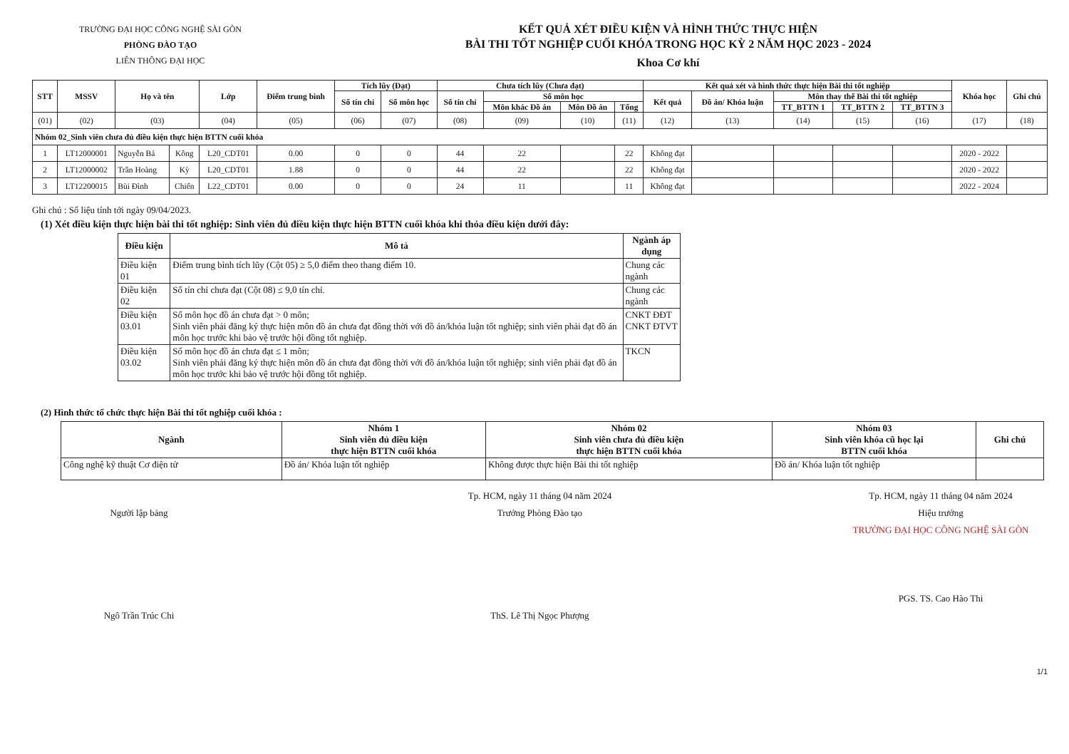TRƯỜNG ĐẠI HỌC CÔNG NGHỆ SÀI GÒN
PHÒNG ĐÀO TẠO
LIÊN THÔNG ĐẠI HỌC
KẾT QUẢ XÉT ĐIỀU KIỆN VÀ HÌNH THỨC THỰC HIỆN
BÀI THI TỐT NGHIỆP CUỐI KHÓA TRONG HỌC KỲ 2 NĂM HỌC 2023 - 2024
Khoa Cơ khí
| STT | MSSV | Họ và tên | | Lớp | Điểm trung bình | Tích lũy (Đạt) | | Chưa tích lũy (Chưa đạt) | | | | Kết quả xét và hình thức thực hiện Bài thi tốt nghiệp | | | | | Khóa học | Ghi chú |
| --- | --- | --- | --- | --- | --- | --- | --- | --- | --- | --- | --- | --- | --- | --- | --- | --- | --- | --- |
| | | | | | | Số tín chỉ | Số môn học | Số tín chỉ | Số môn học | | | Kết quả | Đồ án/ Khóa luận | Môn thay thế Bài thi tốt nghiệp | | | | |
| | | | | | | | | | Môn khác Đồ án | Môn Đồ án | Tổng | | | TT_BTTN 1 | TT_BTTN 2 | TT_BTTN 3 | | |
| (01) | (02) | (03) | | (04) | (05) | (06) | (07) | (08) | (09) | (10) | (11) | (12) | (13) | (14) | (15) | (16) | (17) | (18) |
| Nhóm 02_Sinh viên chưa đủ điều kiện thực hiện BTTN cuối khóa | | | | | | | | | | | | | | | | | | |
| 1 | LT12000001 | Nguyễn Bá | Kông | L20_CDT01 | 0.00 | 0 | 0 | 44 | 22 | | 22 | Không đạt | | | | | 2020 - 2022 | |
| 2 | LT12000002 | Trần Hoàng | Kỳ | L20_CDT01 | 1.88 | 0 | 0 | 44 | 22 | | 22 | Không đạt | | | | | 2020 - 2022 | |
| 3 | LT12200015 | Bùi Đình | Chiến | L22_CDT01 | 0.00 | 0 | 0 | 24 | 11 | | 11 | Không đạt | | | | | 2022 - 2024 | |
Ghi chú : Số liệu tính tới ngày 09/04/2023.
(1) Xét điều kiện thực hiện bài thi tốt nghiệp: Sinh viên đủ điều kiện thực hiện BTTN cuối khóa khi thỏa điều kiện dưới đây:
| Điều kiện | Mô tả | Ngành áp dụng |
| --- | --- | --- |
| Điều kiện 01 | Điểm trung bình tích lũy (Cột 05) ≥ 5,0 điểm theo thang điểm 10. | Chung các ngành |
| Điều kiện 02 | Số tín chỉ chưa đạt (Cột 08) ≤ 9,0 tín chỉ. | Chung các ngành |
| Điều kiện 03.01 | Số môn học đồ án chưa đạt > 0 môn; Sinh viên phải đăng ký thực hiện môn đồ án chưa đạt đồng thời với đồ án/khóa luận tốt nghiệp; sinh viên phải đạt đồ án môn học trước khi bảo vệ trước hội đồng tốt nghiệp. | CNKT ĐĐT CNKT ĐTVT |
| Điều kiện 03.02 | Số môn học đồ án chưa đạt ≤ 1 môn; Sinh viên phải đăng ký thực hiện môn đồ án chưa đạt đồng thời với đồ án/khóa luận tốt nghiệp; sinh viên phải đạt đồ án môn học trước khi bảo vệ trước hội đồng tốt nghiệp. | TKCN |
(2) Hình thức tổ chức thực hiện Bài thi tốt nghiệp cuối khóa :
| Ngành | Nhóm 1 Sinh viên đủ điều kiện thực hiện BTTN cuối khóa | Nhóm 02 Sinh viên chưa đủ điều kiện thực hiện BTTN cuối khóa | Nhóm 03 Sinh viên khóa cũ học lại BTTN cuối khóa | Ghi chú |
| --- | --- | --- | --- | --- |
| Công nghệ kỹ thuật Cơ điện tử | Đồ án/ Khóa luận tốt nghiệp | Không được thực hiện Bài thi tốt nghiệp | Đồ án/ Khóa luận tốt nghiệp | |
Người lập bảng
Ngô Trần Trúc Chi
Tp. HCM, ngày 11 tháng 04 năm 2024
Trưởng Phòng Đào tạo
ThS. Lê Thị Ngọc Phượng
Tp. HCM, ngày 11 tháng 04 năm 2024
Hiệu trưởng
TRƯỜNG ĐẠI HỌC CÔNG NGHỆ SÀI GÒN
PGS. TS. Cao Hào Thi
1/1